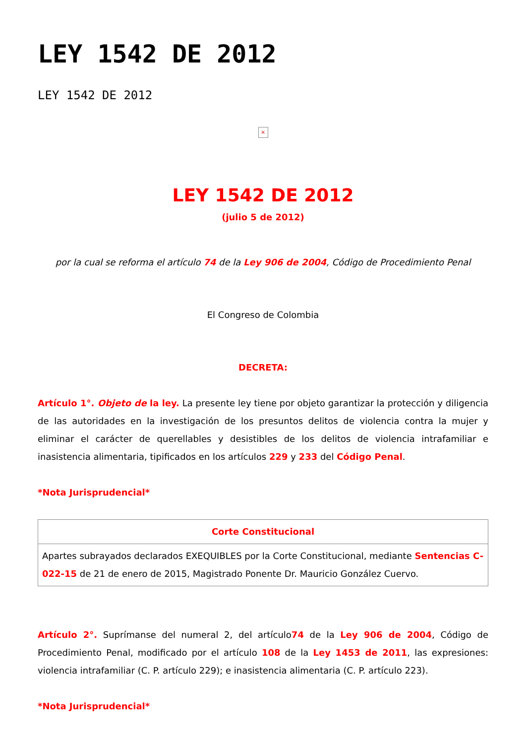LEY 1542 DE 2012
LEY 1542 DE 2012
×
LEY 1542 DE 2012
(julio 5 de 2012)
por la cual se reforma el artículo 74 de la Ley 906 de 2004, Código de Procedimiento Penal
El Congreso de Colombia
DECRETA:
Artículo 1°. Objeto de la ley. La presente ley tiene por objeto garantizar la protección y diligencia de las autoridades en la investigación de los presuntos delitos de violencia contra la mujer y eliminar el carácter de querellables y desistibles de los delitos de violencia intrafamiliar e inasistencia alimentaria, tipificados en los artículos 229 y 233 del Código Penal.
*Nota Jurisprudencial*
| Corte Constitucional |
| --- |
| Apartes subrayados declarados EXEQUIBLES por la Corte Constitucional, mediante Sentencias C-022-15 de 21 de enero de 2015, Magistrado Ponente Dr. Mauricio González Cuervo. |
Artículo 2°. Suprímanse del numeral 2, del artículo74 de la Ley 906 de 2004, Código de Procedimiento Penal, modificado por el artículo 108 de la Ley 1453 de 2011, las expresiones: violencia intrafamiliar (C. P. artículo 229); e inasistencia alimentaria (C. P. artículo 223).
*Nota Jurisprudencial*